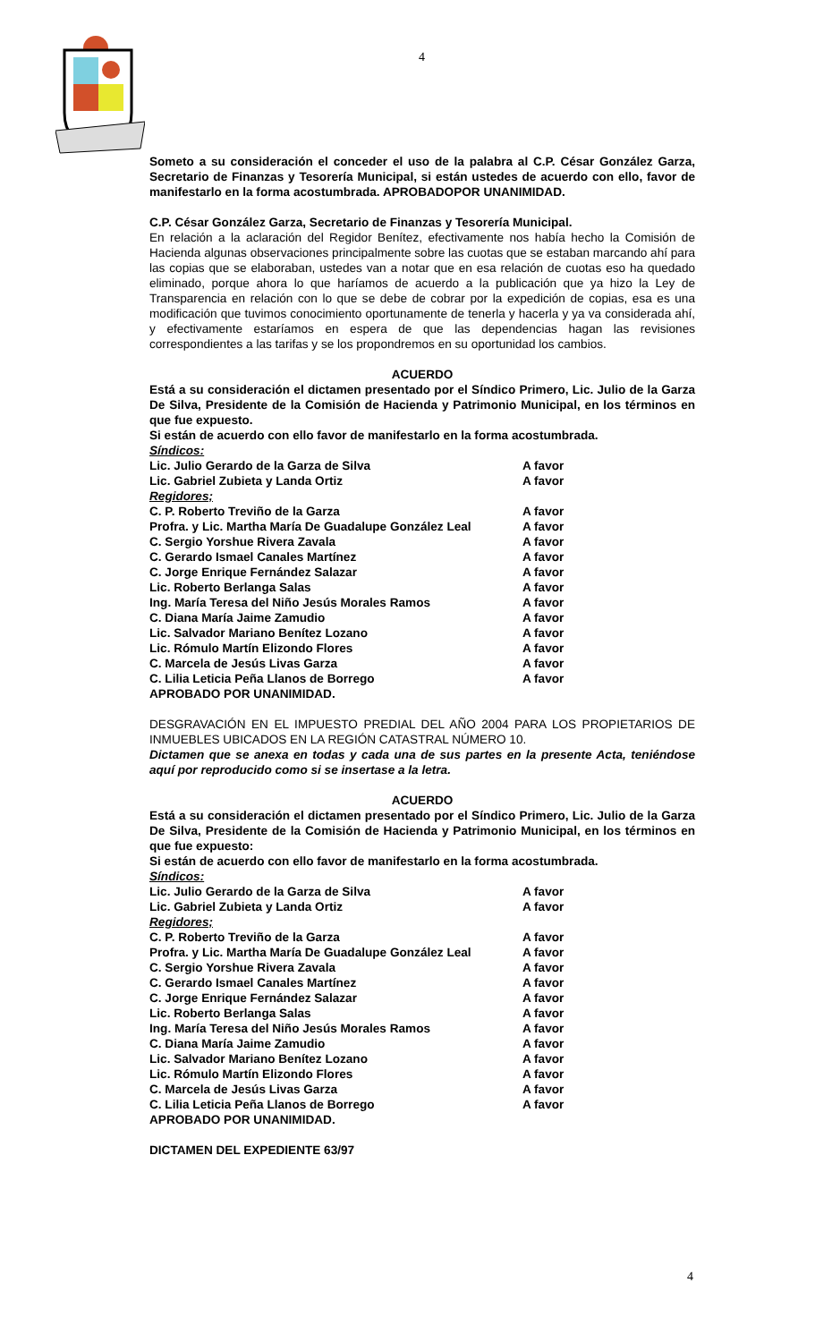4
Someto a su consideración el conceder el uso de la palabra al C.P. César González Garza, Secretario de Finanzas y Tesorería Municipal, si están ustedes de acuerdo con ello, favor de manifestarlo en la forma acostumbrada. APROBADOPOR UNANIMIDAD.
C.P. César González Garza, Secretario de Finanzas y Tesorería Municipal.
En relación a la aclaración del Regidor Benítez, efectivamente nos había hecho la Comisión de Hacienda algunas observaciones principalmente sobre las cuotas que se estaban marcando ahí para las copias que se elaboraban, ustedes van a notar que en esa relación de cuotas eso ha quedado eliminado, porque ahora lo que haríamos de acuerdo a la publicación que ya hizo la Ley de Transparencia en relación con lo que se debe de cobrar por la expedición de copias, esa es una modificación que tuvimos conocimiento oportunamente de tenerla y hacerla y ya va considerada ahí, y efectivamente estaríamos en espera de que las dependencias hagan las revisiones correspondientes a las tarifas y se los propondremos en su oportunidad los cambios.
ACUERDO
Está a su consideración el dictamen presentado por el Síndico Primero, Lic. Julio de la Garza De Silva, Presidente de la Comisión de Hacienda y Patrimonio Municipal, en los términos en que fue expuesto.
Si están de acuerdo con ello favor de manifestarlo en la forma acostumbrada.
| Síndicos: | |
| Lic. Julio Gerardo de la Garza de Silva | A favor |
| Lic. Gabriel Zubieta y Landa Ortiz | A favor |
| Regidores; | |
| C. P. Roberto Treviño de la Garza | A favor |
| Profra. y Lic. Martha María De Guadalupe González Leal | A favor |
| C. Sergio Yorshue Rivera Zavala | A favor |
| C. Gerardo Ismael Canales Martínez | A favor |
| C. Jorge Enrique Fernández Salazar | A favor |
| Lic. Roberto Berlanga Salas | A favor |
| Ing. María Teresa del Niño Jesús Morales Ramos | A favor |
| C. Diana María Jaime Zamudio | A favor |
| Lic. Salvador Mariano Benítez Lozano | A favor |
| Lic. Rómulo Martín Elizondo Flores | A favor |
| C. Marcela de Jesús Livas Garza | A favor |
| C. Lilia Leticia Peña Llanos de Borrego | A favor |
APROBADO POR UNANIMIDAD.
DESGRAVACIÓN EN EL IMPUESTO PREDIAL DEL AÑO 2004 PARA LOS PROPIETARIOS DE INMUEBLES UBICADOS EN LA REGIÓN CATASTRAL NÚMERO 10.
Dictamen que se anexa en todas y cada una de sus partes en la presente Acta, teniéndose aquí por reproducido como si se insertase a la letra.
ACUERDO
Está a su consideración el dictamen presentado por el Síndico Primero, Lic. Julio de la Garza De Silva, Presidente de la Comisión de Hacienda y Patrimonio Municipal, en los términos en que fue expuesto:
Si están de acuerdo con ello favor de manifestarlo en la forma acostumbrada.
| Síndicos: | |
| Lic. Julio Gerardo de la Garza de Silva | A favor |
| Lic. Gabriel Zubieta y Landa Ortiz | A favor |
| Regidores; | |
| C. P. Roberto Treviño de la Garza | A favor |
| Profra. y Lic. Martha María De Guadalupe González Leal | A favor |
| C. Sergio Yorshue Rivera Zavala | A favor |
| C. Gerardo Ismael Canales Martínez | A favor |
| C. Jorge Enrique Fernández Salazar | A favor |
| Lic. Roberto Berlanga Salas | A favor |
| Ing. María Teresa del Niño Jesús Morales Ramos | A favor |
| C. Diana María Jaime Zamudio | A favor |
| Lic. Salvador Mariano Benítez Lozano | A favor |
| Lic. Rómulo Martín Elizondo Flores | A favor |
| C. Marcela de Jesús Livas Garza | A favor |
| C. Lilia Leticia Peña Llanos de Borrego | A favor |
APROBADO POR UNANIMIDAD.
DICTAMEN DEL EXPEDIENTE 63/97
4